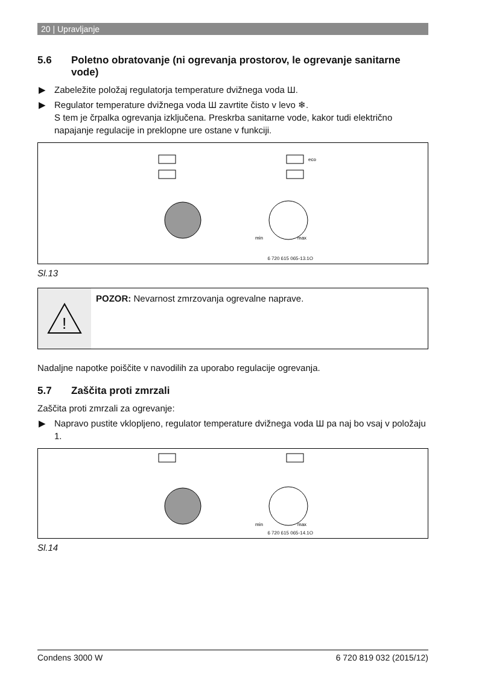20 | Upravljanje
5.6 Poletno obratovanje (ni ogrevanja prostorov, le ogrevanje sanitarne vode)
▶ Zabeležite položaj regulatorja temperature dvižnega voda Ш.
▶ Regulator temperature dvižnega voda Ш zavrtite čisto v levo ❄.
S tem je črpalka ogrevanja izključena. Preskrba sanitarne vode, kakor tudi električno napajanje regulacije in preklopne ure ostane v funkciji.
eco
min
max
6 720 615 065-13.1O
Sl.13
!
POZOR: Nevarnost zmrzovanja ogrevalne naprave.
Nadaljne napotke poiščite v navodilih za uporabo regulacije ogrevanja.
5.7 Zaščita proti zmrzali
Zaščita proti zmrzali za ogrevanje:
▶ Napravo pustite vklopljeno, regulator temperature dvižnega voda Ш pa naj bo vsaj v položaju 1.
min
max
6 720 615 065-14.1O
Sl.14
Condens 3000 W 6 720 819 032 (2015/12)